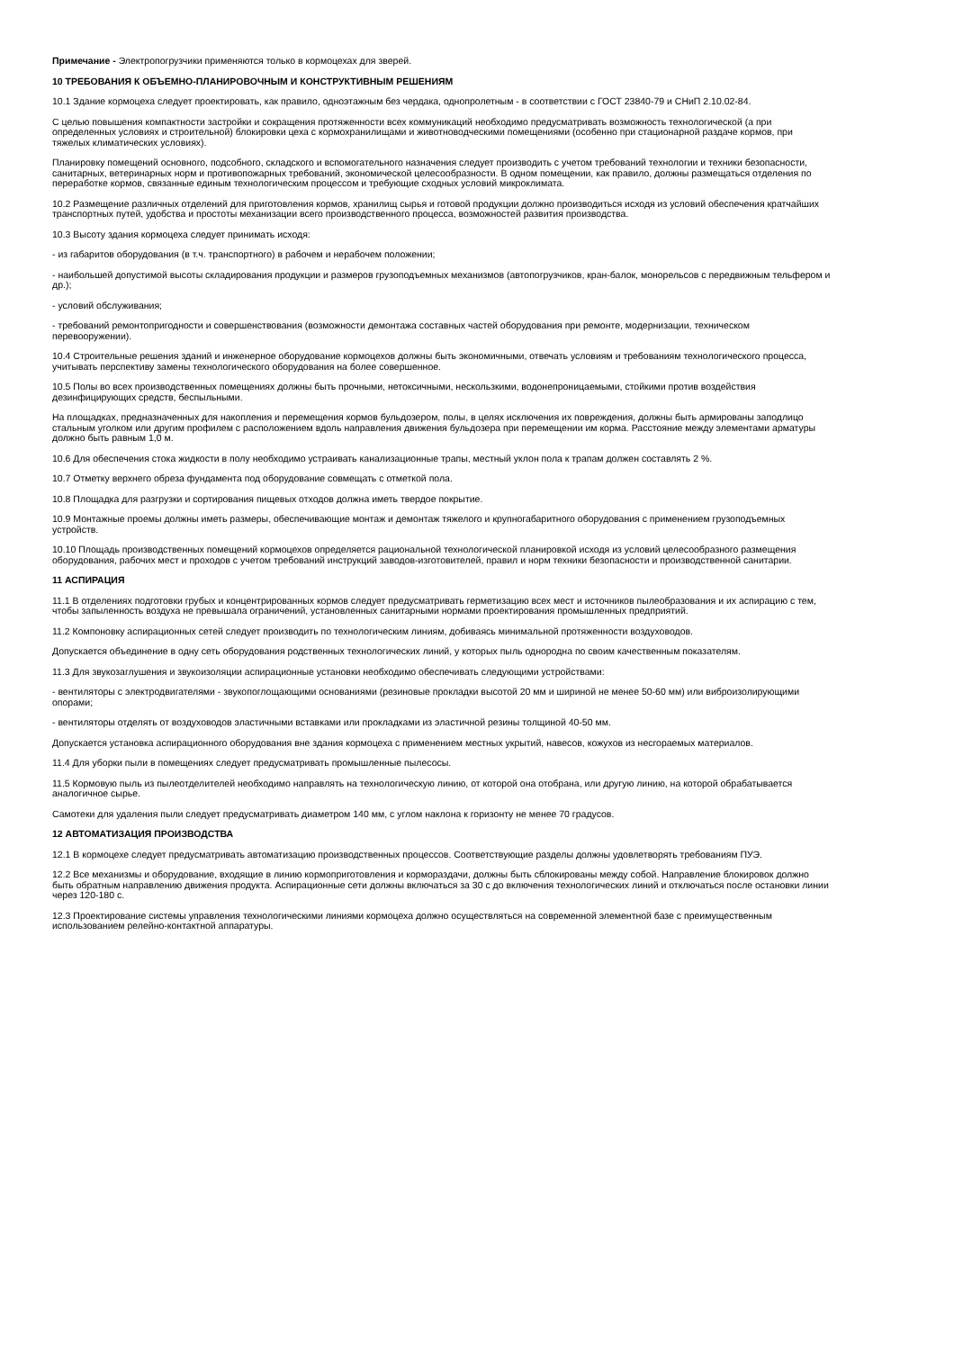Примечание - Электропогрузчики применяются только в кормоцехах для зверей.
10 ТРЕБОВАНИЯ К ОБЪЕМНО-ПЛАНИРОВОЧНЫМ И КОНСТРУКТИВНЫМ РЕШЕНИЯМ
10.1 Здание кормоцеха следует проектировать, как правило, одноэтажным без чердака, однопролетным - в соответствии с ГОСТ 23840-79 и СНиП 2.10.02-84.
С целью повышения компактности застройки и сокращения протяженности всех коммуникаций необходимо предусматривать возможность технологической (а при определенных условиях и строительной) блокировки цеха с кормохранилищами и животноводческими помещениями (особенно при стационарной раздаче кормов, при тяжелых климатических условиях).
Планировку помещений основного, подсобного, складского и вспомогательного назначения следует производить с учетом требований технологии и техники безопасности, санитарных, ветеринарных норм и противопожарных требований, экономической целесообразности. В одном помещении, как правило, должны размещаться отделения по переработке кормов, связанные единым технологическим процессом и требующие сходных условий микроклимата.
10.2 Размещение различных отделений для приготовления кормов, хранилищ сырья и готовой продукции должно производиться исходя из условий обеспечения кратчайших транспортных путей, удобства и простоты механизации всего производственного процесса, возможностей развития производства.
10.3 Высоту здания кормоцеха следует принимать исходя:
- из габаритов оборудования (в т.ч. транспортного) в рабочем и нерабочем положении;
- наибольшей допустимой высоты складирования продукции и размеров грузоподъемных механизмов (автопогрузчиков, кран-балок, монорельсов с передвижным тельфером и др.);
- условий обслуживания;
- требований ремонтопригодности и совершенствования (возможности демонтажа составных частей оборудования при ремонте, модернизации, техническом перевооружении).
10.4 Строительные решения зданий и инженерное оборудование кормоцехов должны быть экономичными, отвечать условиям и требованиям технологического процесса, учитывать перспективу замены технологического оборудования на более совершенное.
10.5 Полы во всех производственных помещениях должны быть прочными, нетоксичными, нескользкими, водонепроницаемыми, стойкими против воздействия дезинфицирующих средств, беспыльными.
На площадках, предназначенных для накопления и перемещения кормов бульдозером, полы, в целях исключения их повреждения, должны быть армированы заподлицо стальным уголком или другим профилем с расположением вдоль направления движения бульдозера при перемещении им корма. Расстояние между элементами арматуры должно быть равным 1,0 м.
10.6 Для обеспечения стока жидкости в полу необходимо устраивать канализационные трапы, местный уклон пола к трапам должен составлять 2 %.
10.7 Отметку верхнего обреза фундамента под оборудование совмещать с отметкой пола.
10.8 Площадка для разгрузки и сортирования пищевых отходов должна иметь твердое покрытие.
10.9 Монтажные проемы должны иметь размеры, обеспечивающие монтаж и демонтаж тяжелого и крупногабаритного оборудования с применением грузоподъемных устройств.
10.10 Площадь производственных помещений кормоцехов определяется рациональной технологической планировкой исходя из условий целесообразного размещения оборудования, рабочих мест и проходов с учетом требований инструкций заводов-изготовителей, правил и норм техники безопасности и производственной санитарии.
11 АСПИРАЦИЯ
11.1 В отделениях подготовки грубых и концентрированных кормов следует предусматривать герметизацию всех мест и источников пылеобразования и их аспирацию с тем, чтобы запыленность воздуха не превышала ограничений, установленных санитарными нормами проектирования промышленных предприятий.
11.2 Компоновку аспирационных сетей следует производить по технологическим линиям, добиваясь минимальной протяженности воздуховодов.
Допускается объединение в одну сеть оборудования родственных технологических линий, у которых пыль однородна по своим качественным показателям.
11.3 Для звукозаглушения и звукоизоляции аспирационные установки необходимо обеспечивать следующими устройствами:
- вентиляторы с электродвигателями - звукопоглощающими основаниями (резиновые прокладки высотой 20 мм и шириной не менее 50-60 мм) или виброизолирующими опорами;
- вентиляторы отделять от воздуховодов эластичными вставками или прокладками из эластичной резины толщиной 40-50 мм.
Допускается установка аспирационного оборудования вне здания кормоцеха с применением местных укрытий, навесов, кожухов из несгораемых материалов.
11.4 Для уборки пыли в помещениях следует предусматривать промышленные пылесосы.
11.5 Кормовую пыль из пылеотделителей необходимо направлять на технологическую линию, от которой она отобрана, или другую линию, на которой обрабатывается аналогичное сырье.
Самотеки для удаления пыли следует предусматривать диаметром 140 мм, с углом наклона к горизонту не менее 70 градусов.
12 АВТОМАТИЗАЦИЯ ПРОИЗВОДСТВА
12.1 В кормоцехе следует предусматривать автоматизацию производственных процессов. Соответствующие разделы должны удовлетворять требованиям ПУЭ.
12.2 Все механизмы и оборудование, входящие в линию кормоприготовления и кормораздачи, должны быть сблокированы между собой. Направление блокировок должно быть обратным направлению движения продукта. Аспирационные сети должны включаться за 30 с до включения технологических линий и отключаться после остановки линии через 120-180 с.
12.3 Проектирование системы управления технологическими линиями кормоцеха должно осуществляться на современной элементной базе с преимущественным использованием релейно-контактной аппаратуры.